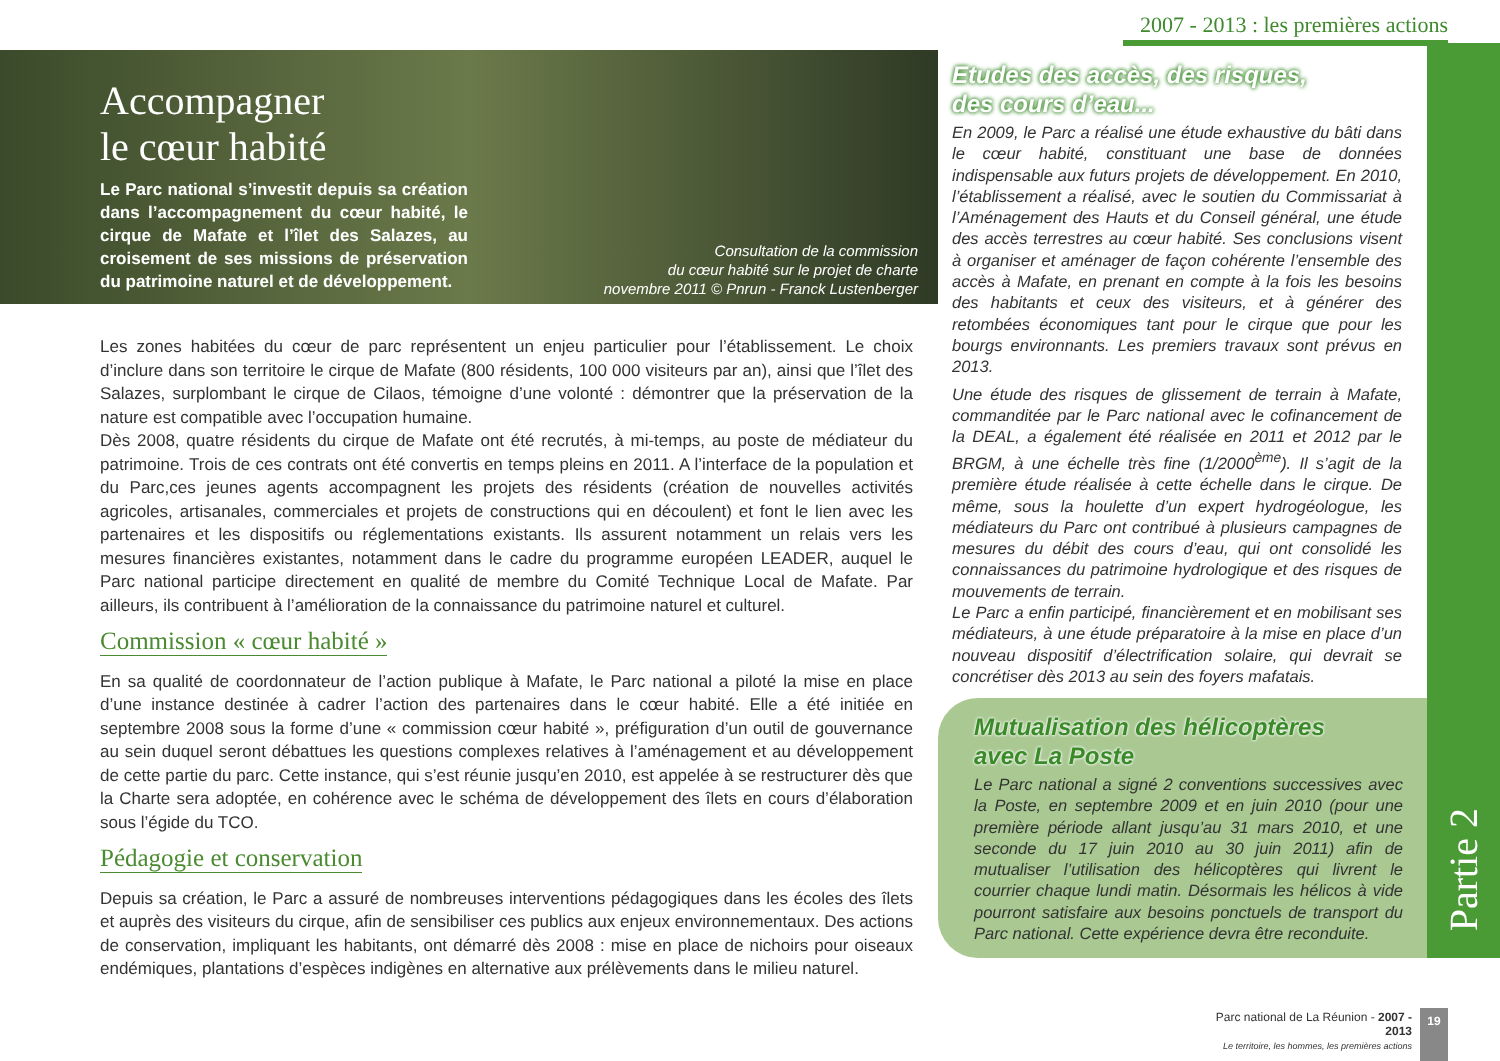2007 - 2013 : les premières actions
Partie 2
Accompagner
le cœur habité
Le Parc national s’investit depuis sa création dans l’accompagnement du cœur habité, le cirque de Mafate et l’îlet des Salazes, au croisement de ses missions de préservation du patrimoine naturel et de développement.
Consultation de la commission
du cœur habité sur le projet de charte
novembre 2011 © Pnrun - Franck Lustenberger
Les zones habitées du cœur de parc représentent un enjeu particulier pour l’établissement. Le choix d’inclure dans son territoire le cirque de Mafate (800 résidents, 100 000 visiteurs par an), ainsi que l’îlet des Salazes, surplombant le cirque de Cilaos, témoigne d’une volonté : démontrer que la préservation de la nature est compatible avec l’occupation humaine.
Dès 2008, quatre résidents du cirque de Mafate ont été recrutés, à mi-temps, au poste de médiateur du patrimoine. Trois de ces contrats ont été convertis en temps pleins en 2011. A l’interface de la population et du Parc,ces jeunes agents accompagnent les projets des résidents (création de nouvelles activités agricoles, artisanales, commerciales et projets de constructions qui en découlent) et font le lien avec les partenaires et les dispositifs ou réglementations existants. Ils assurent notamment un relais vers les mesures financières existantes, notamment dans le cadre du programme européen LEADER, auquel le Parc national participe directement en qualité de membre du Comité Technique Local de Mafate. Par ailleurs, ils contribuent à l’amélioration de la connaissance du patrimoine naturel et culturel.
Commission « cœur habité »
En sa qualité de coordonnateur de l’action publique à Mafate, le Parc national a piloté la mise en place d’une instance destinée à cadrer l’action des partenaires dans le cœur habité. Elle a été initiée en septembre 2008 sous la forme d’une « commission cœur habité », préfiguration d’un outil de gouvernance au sein duquel seront débattues les questions complexes relatives à l’aménagement et au développement de cette partie du parc. Cette instance, qui s’est réunie jusqu’en 2010, est appelée à se restructurer dès que la Charte sera adoptée, en cohérence avec le schéma de développement des îlets en cours d’élaboration sous l’égide du TCO.
Pédagogie et conservation
Depuis sa création, le Parc a assuré de nombreuses interventions pédagogiques dans les écoles des îlets et auprès des visiteurs du cirque, afin de sensibiliser ces publics aux enjeux environnementaux. Des actions de conservation, impliquant les habitants, ont démarré dès 2008 : mise en place de nichoirs pour oiseaux endémiques, plantations d’espèces indigènes en alternative aux prélèvements dans le milieu naturel.
Etudes des accès, des risques,
des cours d’eau...
En 2009, le Parc a réalisé une étude exhaustive du bâti dans le cœur habité, constituant une base de données indispensable aux futurs projets de développement. En 2010, l’établissement a réalisé, avec le soutien du Commissariat à l’Aménagement des Hauts et du Conseil général, une étude des accès terrestres au cœur habité. Ses conclusions visent à organiser et aménager de façon cohérente l’ensemble des accès à Mafate, en prenant en compte à la fois les besoins des habitants et ceux des visiteurs, et à générer des retombées économiques tant pour le cirque que pour les bourgs environnants. Les premiers travaux sont prévus en 2013.
Une étude des risques de glissement de terrain à Mafate, commanditée par le Parc national avec le cofinancement de la DEAL, a également été réalisée en 2011 et 2012 par le BRGM, à une échelle très fine (1/2000<sup>ème</sup>). Il s’agit de la première étude réalisée à cette échelle dans le cirque. De même, sous la houlette d’un expert hydrogéologue, les médiateurs du Parc ont contribué à plusieurs campagnes de mesures du débit des cours d’eau, qui ont consolidé les connaissances du patrimoine hydrologique et des risques de mouvements de terrain.
Le Parc a enfin participé, financièrement et en mobilisant ses médiateurs, à une étude préparatoire à la mise en place d’un nouveau dispositif d’électrification solaire, qui devrait se concrétiser dès 2013 au sein des foyers mafatais.
Mutualisation des hélicoptères
avec La Poste
Le Parc national a signé 2 conventions successives avec la Poste, en septembre 2009 et en juin 2010 (pour une première période allant jusqu’au 31 mars 2010, et une seconde du 17 juin 2010 au 30 juin 2011) afin de mutualiser l’utilisation des hélicoptères qui livrent le courrier chaque lundi matin. Désormais les hélicos à vide pourront satisfaire aux besoins ponctuels de transport du Parc national. Cette expérience devra être reconduite.
Parc national de La Réunion - 2007 - 2013
Le territoire, les hommes, les premières actions
19